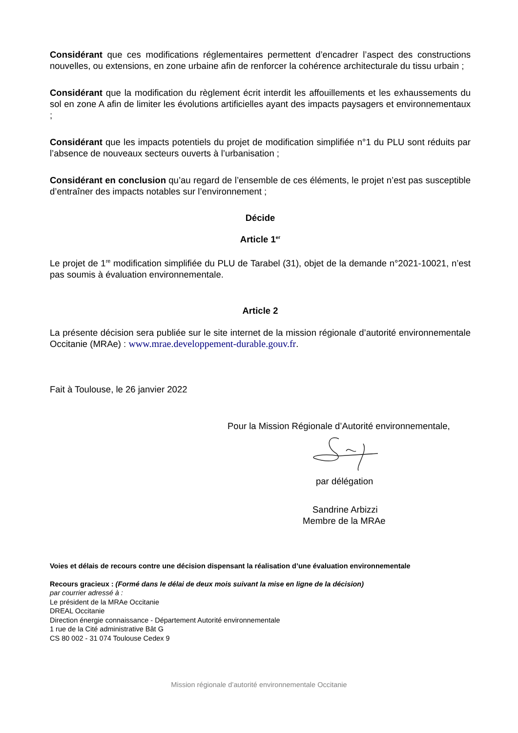Considérant que ces modifications réglementaires permettent d’encadrer l’aspect des constructions nouvelles, ou extensions, en zone urbaine afin de renforcer la cohérence architecturale du tissu urbain ;
Considérant que la modification du règlement écrit interdit les affouillements et les exhaussements du sol en zone A afin de limiter les évolutions artificielles ayant des impacts paysagers et environnementaux ;
Considérant que les impacts potentiels du projet de modification simplifiée n°1 du PLU sont réduits par l’absence de nouveaux secteurs ouverts à l’urbanisation ;
Considérant en conclusion qu’au regard de l’ensemble de ces éléments, le projet n’est pas susceptible d’entraîner des impacts notables sur l’environnement ;
Décide
Article 1<sup>er</sup>
Le projet de 1<sup>re</sup> modification simplifiée du PLU de Tarabel (31), objet de la demande n°2021-10021, n’est pas soumis à évaluation environnementale.
Article 2
La présente décision sera publiée sur le site internet de la mission régionale d’autorité environnementale Occitanie (MRAe) : www.mrae.developpement-durable.gouv.fr.
Fait à Toulouse, le 26 janvier 2022
Pour la Mission Régionale d’Autorité environnementale,
par délégation
Sandrine Arbizzi
Membre de la MRAe
Voies et délais de recours contre une décision dispensant la réalisation d’une évaluation environnementale
Recours gracieux : (Formé dans le délai de deux mois suivant la mise en ligne de la décision)
par courrier adressé à :
Le président de la MRAe Occitanie
DREAL Occitanie
Direction énergie connaissance - Département Autorité environnementale
1 rue de la Cité administrative Bât G
CS 80 002 - 31 074 Toulouse Cedex 9
Mission régionale d’autorité environnementale Occitanie